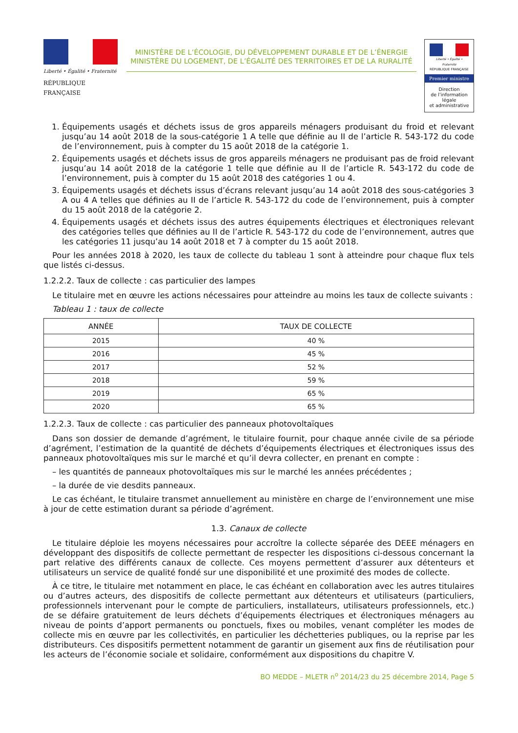Liberté • Égalité • Fraternité
RÉPUBLIQUE FRANÇAISE
MINISTÈRE DE L’ÉCOLOGIE, DU DÉVELOPPEMENT DURABLE ET DE L’ÉNERGIE
MINISTÈRE DU LOGEMENT, DE L’ÉGALITÉ DES TERRITOIRES ET DE LA RURALITÉ
Liberté • Égalité • Fraternité
RÉPUBLIQUE FRANÇAISE
Premier ministre
Direction
de l’information
légale
et administrative
1. Équipements usagés et déchets issus de gros appareils ménagers produisant du froid et relevant jusqu’au 14 août 2018 de la sous-catégorie 1 A telle que définie au II de l’article R. 543-172 du code de l’environnement, puis à compter du 15 août 2018 de la catégorie 1.
2. Équipements usagés et déchets issus de gros appareils ménagers ne produisant pas de froid relevant jusqu’au 14 août 2018 de la catégorie 1 telle que définie au II de l’article R. 543-172 du code de l’environnement, puis à compter du 15 août 2018 des catégories 1 ou 4.
3. Équipements usagés et déchets issus d’écrans relevant jusqu’au 14 août 2018 des sous-catégories 3 A ou 4 A telles que définies au II de l’article R. 543-172 du code de l’environnement, puis à compter du 15 août 2018 de la catégorie 2.
4. Équipements usagés et déchets issus des autres équipements électriques et électroniques relevant des catégories telles que définies au II de l’article R. 543-172 du code de l’environnement, autres que les catégories 11 jusqu’au 14 août 2018 et 7 à compter du 15 août 2018.
Pour les années 2018 à 2020, les taux de collecte du tableau 1 sont à atteindre pour chaque flux tels que listés ci-dessus.
1.2.2.2. Taux de collecte : cas particulier des lampes
Le titulaire met en œuvre les actions nécessaires pour atteindre au moins les taux de collecte suivants :
Tableau 1 : taux de collecte
| ANNÉE | TAUX DE COLLECTE |
| --- | --- |
| 2015 | 40 % |
| 2016 | 45 % |
| 2017 | 52 % |
| 2018 | 59 % |
| 2019 | 65 % |
| 2020 | 65 % |
1.2.2.3. Taux de collecte : cas particulier des panneaux photovoltaïques
Dans son dossier de demande d’agrément, le titulaire fournit, pour chaque année civile de sa période d’agrément, l’estimation de la quantité de déchets d’équipements électriques et électroniques issus des panneaux photovoltaïques mis sur le marché et qu’il devra collecter, en prenant en compte :
– les quantités de panneaux photovoltaïques mis sur le marché les années précédentes ;
– la durée de vie desdits panneaux.
Le cas échéant, le titulaire transmet annuellement au ministère en charge de l’environnement une mise à jour de cette estimation durant sa période d’agrément.
1.3. Canaux de collecte
Le titulaire déploie les moyens nécessaires pour accroître la collecte séparée des DEEE ménagers en développant des dispositifs de collecte permettant de respecter les dispositions ci-dessous concernant la part relative des différents canaux de collecte. Ces moyens permettent d’assurer aux détenteurs et utilisateurs un service de qualité fondé sur une disponibilité et une proximité des modes de collecte.
À ce titre, le titulaire met notamment en place, le cas échéant en collaboration avec les autres titulaires ou d’autres acteurs, des dispositifs de collecte permettant aux détenteurs et utilisateurs (particuliers, professionnels intervenant pour le compte de particuliers, installateurs, utilisateurs professionnels, etc.) de se défaire gratuitement de leurs déchets d’équipements électriques et électroniques ménagers au niveau de points d’apport permanents ou ponctuels, fixes ou mobiles, venant compléter les modes de collecte mis en œuvre par les collectivités, en particulier les déchetteries publiques, ou la reprise par les distributeurs. Ces dispositifs permettent notamment de garantir un gisement aux fins de réutilisation pour les acteurs de l’économie sociale et solidaire, conformément aux dispositions du chapitre V.
BO MEDDE – MLETR n<sup>o</sup> 2014/23 du 25 décembre 2014, Page 5